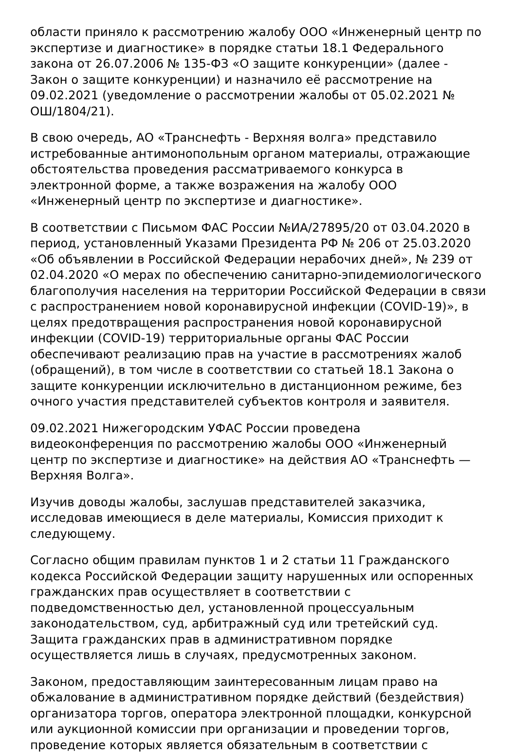области приняло к рассмотрению жалобу ООО «Инженерный центр по экспертизе и диагностике» в порядке статьи 18.1 Федерального закона от 26.07.2006 № 135-ФЗ «О защите конкуренции» (далее - Закон о защите конкуренции) и назначило её рассмотрение на 09.02.2021 (уведомление о рассмотрении жалобы от 05.02.2021 № ОШ/1804/21).
В свою очередь, АО «Транснефть - Верхняя волга» представило истребованные антимонопольным органом материалы, отражающие обстоятельства проведения рассматриваемого конкурса в электронной форме, а также возражения на жалобу ООО «Инженерный центр по экспертизе и диагностике».
В соответствии с Письмом ФАС России №ИА/27895/20 от 03.04.2020 в период, установленный Указами Президента РФ № 206 от 25.03.2020 «Об объявлении в Российской Федерации нерабочих дней», № 239 от 02.04.2020 «О мерах по обеспечению санитарно-эпидемиологического благополучия населения на территории Российской Федерации в связи с распространением новой коронавирусной инфекции (COVID-19)», в целях предотвращения распространения новой коронавирусной инфекции (COVID-19) территориальные органы ФАС России обеспечивают реализацию прав на участие в рассмотрениях жалоб (обращений), в том числе в соответствии со статьей 18.1 Закона о защите конкуренции исключительно в дистанционном режиме, без очного участия представителей субъектов контроля и заявителя.
09.02.2021 Нижегородским УФАС России проведена видеоконференция по рассмотрению жалобы ООО «Инженерный центр по экспертизе и диагностике» на действия АО «Транснефть — Верхняя Волга».
Изучив доводы жалобы, заслушав представителей заказчика, исследовав имеющиеся в деле материалы, Комиссия приходит к следующему.
Согласно общим правилам пунктов 1 и 2 статьи 11 Гражданского кодекса Российской Федерации защиту нарушенных или оспоренных гражданских прав осуществляет в соответствии с подведомственностью дел, установленной процессуальным законодательством, суд, арбитражный суд или третейский суд. Защита гражданских прав в административном порядке осуществляется лишь в случаях, предусмотренных законом.
Законом, предоставляющим заинтересованным лицам право на обжалование в административном порядке действий (бездействия) организатора торгов, оператора электронной площадки, конкурсной или аукционной комиссии при организации и проведении торгов, проведение которых является обязательным в соответствии с